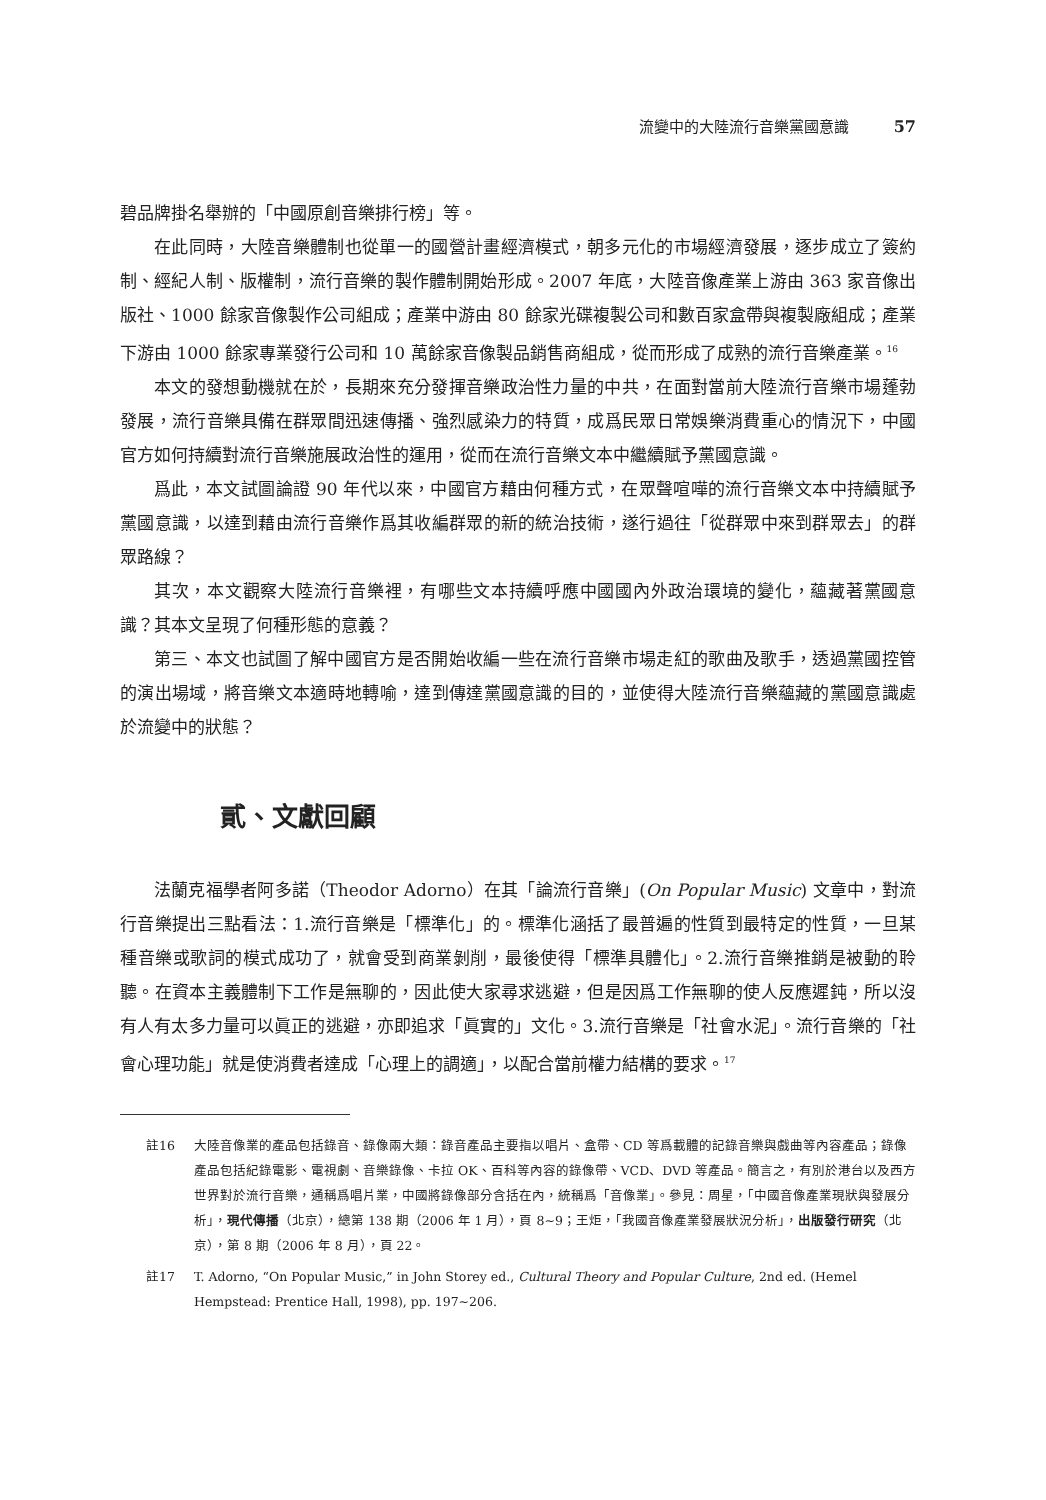流變中的大陸流行音樂黨國意識 57
碧品牌掛名舉辦的「中國原創音樂排行榜」等。
在此同時，大陸音樂體制也從單一的國營計畫經濟模式，朝多元化的市場經濟發展，逐步成立了簽約制、經紀人制、版權制，流行音樂的製作體制開始形成。2007 年底，大陸音像產業上游由 363 家音像出版社、1000 餘家音像製作公司組成；產業中游由 80 餘家光碟複製公司和數百家盒帶與複製廠組成；產業下游由 1000 餘家專業發行公司和 10 萬餘家音像製品銷售商組成，從而形成了成熟的流行音樂產業。<sup>16</sup>
本文的發想動機就在於，長期來充分發揮音樂政治性力量的中共，在面對當前大陸流行音樂市場蓬勃發展，流行音樂具備在群眾間迅速傳播、強烈感染力的特質，成爲民眾日常娛樂消費重心的情況下，中國官方如何持續對流行音樂施展政治性的運用，從而在流行音樂文本中繼續賦予黨國意識。
爲此，本文試圖論證 90 年代以來，中國官方藉由何種方式，在眾聲喧嘩的流行音樂文本中持續賦予黨國意識，以達到藉由流行音樂作爲其收編群眾的新的統治技術，遂行過往「從群眾中來到群眾去」的群眾路線？
其次，本文觀察大陸流行音樂裡，有哪些文本持續呼應中國國內外政治環境的變化，蘊藏著黨國意識？其本文呈現了何種形態的意義？
第三、本文也試圖了解中國官方是否開始收編一些在流行音樂市場走紅的歌曲及歌手，透過黨國控管的演出場域，將音樂文本適時地轉喻，達到傳達黨國意識的目的，並使得大陸流行音樂蘊藏的黨國意識處於流變中的狀態？
貳、文獻回顧
法蘭克福學者阿多諾（Theodor Adorno）在其「論流行音樂」(On Popular Music) 文章中，對流行音樂提出三點看法：1.流行音樂是「標準化」的。標準化涵括了最普遍的性質到最特定的性質，一旦某種音樂或歌詞的模式成功了，就會受到商業剝削，最後使得「標準具體化」。2.流行音樂推銷是被動的聆聽。在資本主義體制下工作是無聊的，因此使大家尋求逃避，但是因爲工作無聊的使人反應遲鈍，所以沒有人有太多力量可以眞正的逃避，亦即追求「眞實的」文化。3.流行音樂是「社會水泥」。流行音樂的「社會心理功能」就是使消費者達成「心理上的調適」，以配合當前權力結構的要求。<sup>17</sup>
註16 大陸音像業的產品包括錄音、錄像兩大類：錄音產品主要指以唱片、盒帶、CD 等爲載體的記錄音樂與戲曲等內容產品；錄像產品包括紀錄電影、電視劇、音樂錄像、卡拉 OK、百科等內容的錄像帶、VCD、DVD 等產品。簡言之，有別於港台以及西方世界對於流行音樂，通稱爲唱片業，中國將錄像部分含括在內，統稱爲「音像業」。參見：周星，「中國音像產業現狀與發展分析」，現代傳播（北京），總第 138 期（2006 年 1 月），頁 8~9；王炬，「我國音像產業發展狀況分析」，出版發行研究（北京），第 8 期（2006 年 8 月），頁 22。
註17 T. Adorno, “On Popular Music,” in John Storey ed., Cultural Theory and Popular Culture, 2nd ed. (Hemel Hempstead: Prentice Hall, 1998), pp. 197~206.